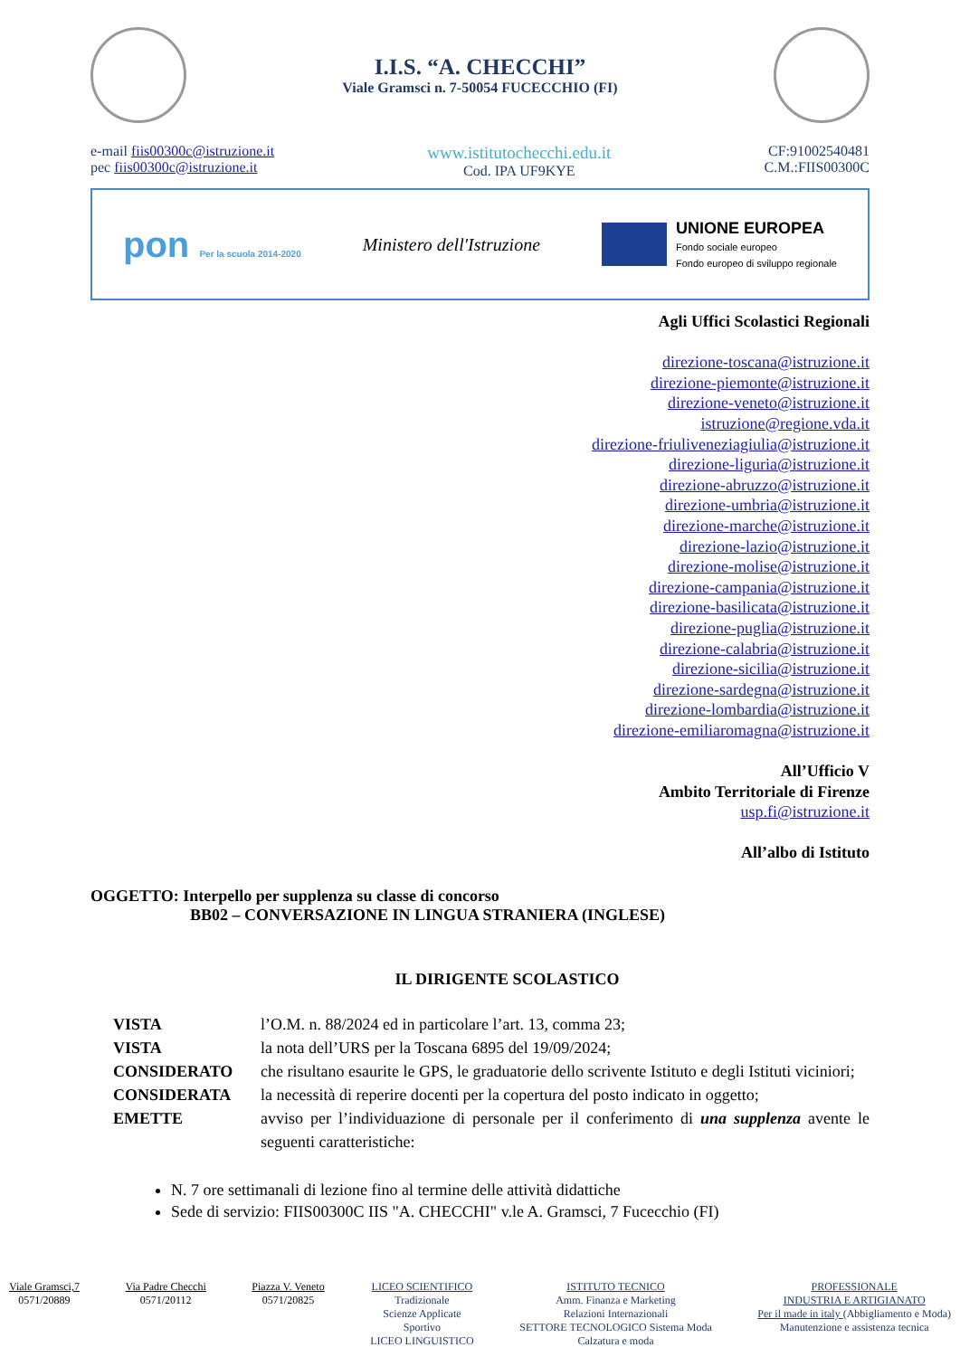I.I.S. “A. CHECCHI”
Viale Gramsci n. 7-50054 FUCECCHIO (FI)
e-mail fiis00300c@istruzione.it
pec fiis00300c@istruzione.it
www.istitutochecchi.edu.it
Cod. IPA UF9KYE
CF:91002540481
C.M.:FIIS00300C
pon Per la scuola 2014-2020
Ministero dell'Istruzione
UNIONE EUROPEA
Fondo sociale europeo
Fondo europeo di sviluppo regionale
Agli Uffici Scolastici Regionali
direzione-toscana@istruzione.it
direzione-piemonte@istruzione.it
direzione-veneto@istruzione.it
istruzione@regione.vda.it
direzione-friuliveneziagiulia@istruzione.it
direzione-liguria@istruzione.it
direzione-abruzzo@istruzione.it
direzione-umbria@istruzione.it
direzione-marche@istruzione.it
direzione-lazio@istruzione.it
direzione-molise@istruzione.it
direzione-campania@istruzione.it
direzione-basilicata@istruzione.it
direzione-puglia@istruzione.it
direzione-calabria@istruzione.it
direzione-sicilia@istruzione.it
direzione-sardegna@istruzione.it
direzione-lombardia@istruzione.it
direzione-emiliaromagna@istruzione.it
All’Ufficio V
Ambito Territoriale di Firenze
usp.fi@istruzione.it
All’albo di Istituto
OGGETTO: Interpello per supplenza su classe di concorso
BB02 – CONVERSAZIONE IN LINGUA STRANIERA (INGLESE)
IL DIRIGENTE SCOLASTICO
VISTA l’O.M. n. 88/2024 ed in particolare l’art. 13, comma 23;
VISTA la nota dell’URS per la Toscana 6895 del 19/09/2024;
CONSIDERATO che risultano esaurite le GPS, le graduatorie dello scrivente Istituto e degli Istituti viciniori;
CONSIDERATA la necessità di reperire docenti per la copertura del posto indicato in oggetto;
EMETTE avviso per l’individuazione di personale per il conferimento di una supplenza avente le seguenti caratteristiche:
N. 7 ore settimanali di lezione fino al termine delle attività didattiche
Sede di servizio: FIIS00300C IIS "A. CHECCHI" v.le A. Gramsci, 7 Fucecchio (FI)
Viale Gramsci,7
0571/20889
Via Padre Checchi
0571/20112
Piazza V. Veneto
0571/20825
LICEO SCIENTIFICO
Tradizionale
Scienze Applicate
Sportivo
LICEO LINGUISTICO
ISTITUTO TECNICO
Amm. Finanza e Marketing
Relazioni Internazionali
SETTORE TECNOLOGICO Sistema Moda
Calzatura e moda
PROFESSIONALE
INDUSTRIA E ARTIGIANATO
Per il made in italy (Abbigliamento e Moda)
Manutenzione e assistenza tecnica